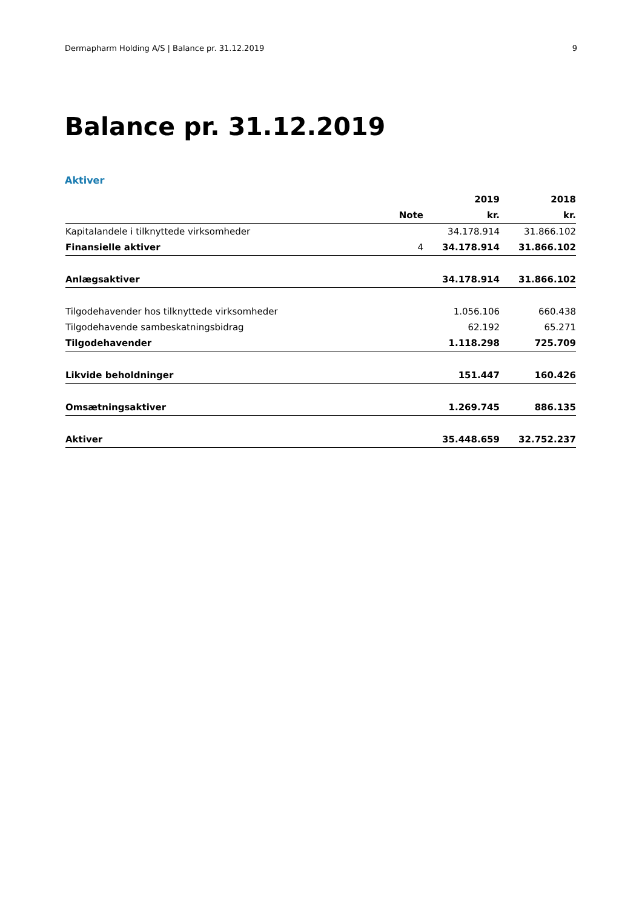Dermapharm Holding A/S | Balance pr. 31.12.2019 9
Balance pr. 31.12.2019
Aktiver
| | | 2019 | 2018 |
| --- | --- | --- | --- |
| | Note | kr. | kr. |
| Kapitalandele i tilknyttede virksomheder | | 34.178.914 | 31.866.102 |
| Finansielle aktiver | 4 | 34.178.914 | 31.866.102 |
| Anlægsaktiver | | 34.178.914 | 31.866.102 |
| Tilgodehavender hos tilknyttede virksomheder | | 1.056.106 | 660.438 |
| Tilgodehavende sambeskatningsbidrag | | 62.192 | 65.271 |
| Tilgodehavender | | 1.118.298 | 725.709 |
| Likvide beholdninger | | 151.447 | 160.426 |
| Omsætningsaktiver | | 1.269.745 | 886.135 |
| Aktiver | | 35.448.659 | 32.752.237 |